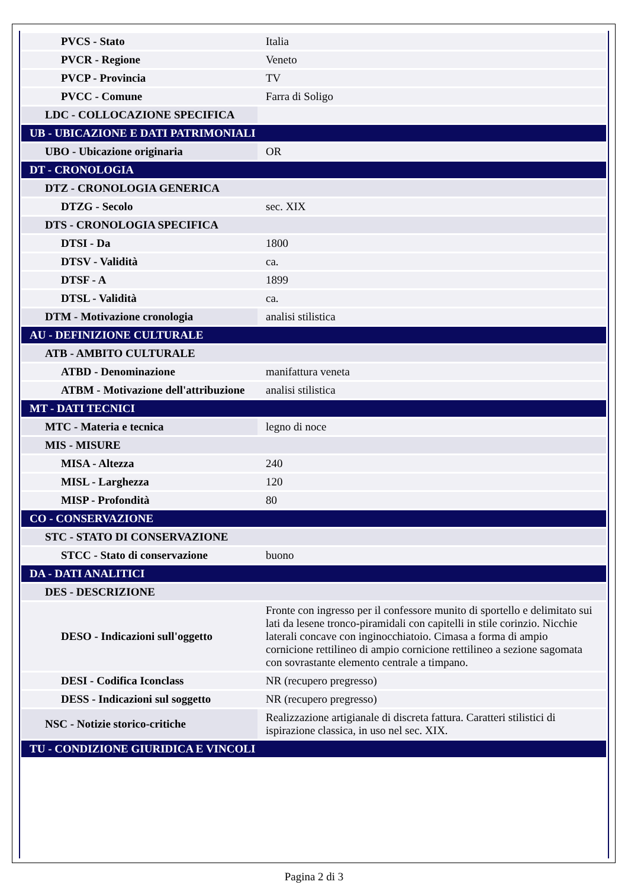| PVCS - Stato | Italia |
| PVCR - Regione | Veneto |
| PVCP - Provincia | TV |
| PVCC - Comune | Farra di Soligo |
| LDC - COLLOCAZIONE SPECIFICA | |
| UB - UBICAZIONE E DATI PATRIMONIALI | |
| UBO - Ubicazione originaria | OR |
| DT - CRONOLOGIA | |
| DTZ - CRONOLOGIA GENERICA | |
| DTZG - Secolo | sec. XIX |
| DTS - CRONOLOGIA SPECIFICA | |
| DTSI - Da | 1800 |
| DTSV - Validità | ca. |
| DTSF - A | 1899 |
| DTSL - Validità | ca. |
| DTM - Motivazione cronologia | analisi stilistica |
| AU - DEFINIZIONE CULTURALE | |
| ATB - AMBITO CULTURALE | |
| ATBD - Denominazione | manifattura veneta |
| ATBM - Motivazione dell'attribuzione | analisi stilistica |
| MT - DATI TECNICI | |
| MTC - Materia e tecnica | legno di noce |
| MIS - MISURE | |
| MISA - Altezza | 240 |
| MISL - Larghezza | 120 |
| MISP - Profondità | 80 |
| CO - CONSERVAZIONE | |
| STC - STATO DI CONSERVAZIONE | |
| STCC - Stato di conservazione | buono |
| DA - DATI ANALITICI | |
| DES - DESCRIZIONE | |
| DESO - Indicazioni sull'oggetto | Fronte con ingresso per il confessore munito di sportello e delimitato sui lati da lesene tronco-piramidali con capitelli in stile corinzio. Nicchie laterali concave con inginocchiatoio. Cimasa a forma di ampio cornicione rettilineo di ampio cornicione rettilineo a sezione sagomata con sovrastante elemento centrale a timpano. |
| DESI - Codifica Iconclass | NR (recupero pregresso) |
| DESS - Indicazioni sul soggetto | NR (recupero pregresso) |
| NSC - Notizie storico-critiche | Realizzazione artigianale di discreta fattura. Caratteri stilistici di ispirazione classica, in uso nel sec. XIX. |
| TU - CONDIZIONE GIURIDICA E VINCOLI | |
Pagina 2 di 3